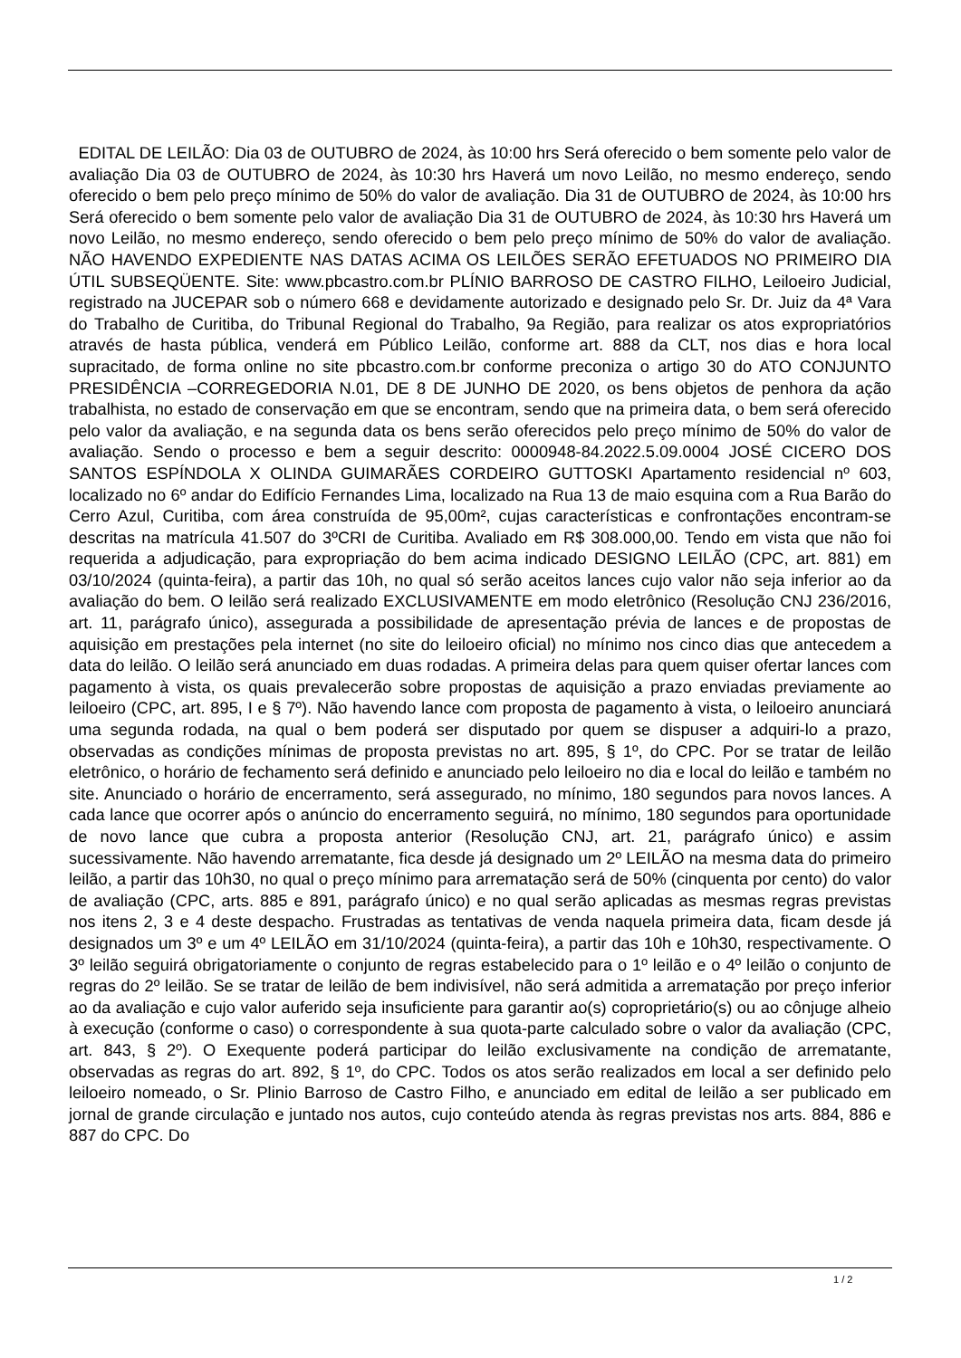EDITAL DE LEILÃO: Dia 03 de OUTUBRO de 2024, às 10:00 hrs Será oferecido o bem somente pelo valor de avaliação Dia 03 de OUTUBRO de 2024, às 10:30 hrs Haverá um novo Leilão, no mesmo endereço, sendo oferecido o bem pelo preço mínimo de 50% do valor de avaliação. Dia 31 de OUTUBRO de 2024, às 10:00 hrs Será oferecido o bem somente pelo valor de avaliação Dia 31 de OUTUBRO de 2024, às 10:30 hrs Haverá um novo Leilão, no mesmo endereço, sendo oferecido o bem pelo preço mínimo de 50% do valor de avaliação. NÃO HAVENDO EXPEDIENTE NAS DATAS ACIMA OS LEILÕES SERÃO EFETUADOS NO PRIMEIRO DIA ÚTIL SUBSEQÜENTE. Site: www.pbcastro.com.br PLÍNIO BARROSO DE CASTRO FILHO, Leiloeiro Judicial, registrado na JUCEPAR sob o número 668 e devidamente autorizado e designado pelo Sr. Dr. Juiz da 4ª Vara do Trabalho de Curitiba, do Tribunal Regional do Trabalho, 9a Região, para realizar os atos expropriatórios através de hasta pública, venderá em Público Leilão, conforme art. 888 da CLT, nos dias e hora local supracitado, de forma online no site pbcastro.com.br conforme preconiza o artigo 30 do ATO CONJUNTO PRESIDÊNCIA –CORREGEDORIA N.01, DE 8 DE JUNHO DE 2020, os bens objetos de penhora da ação trabalhista, no estado de conservação em que se encontram, sendo que na primeira data, o bem será oferecido pelo valor da avaliação, e na segunda data os bens serão oferecidos pelo preço mínimo de 50% do valor de avaliação. Sendo o processo e bem a seguir descrito: 0000948-84.2022.5.09.0004 JOSÉ CICERO DOS SANTOS ESPÍNDOLA X OLINDA GUIMARÃES CORDEIRO GUTTOSKI Apartamento residencial nº 603, localizado no 6º andar do Edifício Fernandes Lima, localizado na Rua 13 de maio esquina com a Rua Barão do Cerro Azul, Curitiba, com área construída de 95,00m², cujas características e confrontações encontram-se descritas na matrícula 41.507 do 3ºCRI de Curitiba. Avaliado em R$ 308.000,00. Tendo em vista que não foi requerida a adjudicação, para expropriação do bem acima indicado DESIGNO LEILÃO (CPC, art. 881) em 03/10/2024 (quinta-feira), a partir das 10h, no qual só serão aceitos lances cujo valor não seja inferior ao da avaliação do bem. O leilão será realizado EXCLUSIVAMENTE em modo eletrônico (Resolução CNJ 236/2016, art. 11, parágrafo único), assegurada a possibilidade de apresentação prévia de lances e de propostas de aquisição em prestações pela internet (no site do leiloeiro oficial) no mínimo nos cinco dias que antecedem a data do leilão. O leilão será anunciado em duas rodadas. A primeira delas para quem quiser ofertar lances com pagamento à vista, os quais prevalecerão sobre propostas de aquisição a prazo enviadas previamente ao leiloeiro (CPC, art. 895, I e § 7º). Não havendo lance com proposta de pagamento à vista, o leiloeiro anunciará uma segunda rodada, na qual o bem poderá ser disputado por quem se dispuser a adquiri-lo a prazo, observadas as condições mínimas de proposta previstas no art. 895, § 1º, do CPC. Por se tratar de leilão eletrônico, o horário de fechamento será definido e anunciado pelo leiloeiro no dia e local do leilão e também no site. Anunciado o horário de encerramento, será assegurado, no mínimo, 180 segundos para novos lances. A cada lance que ocorrer após o anúncio do encerramento seguirá, no mínimo, 180 segundos para oportunidade de novo lance que cubra a proposta anterior (Resolução CNJ, art. 21, parágrafo único) e assim sucessivamente. Não havendo arrematante, fica desde já designado um 2º LEILÃO na mesma data do primeiro leilão, a partir das 10h30, no qual o preço mínimo para arrematação será de 50% (cinquenta por cento) do valor de avaliação (CPC, arts. 885 e 891, parágrafo único) e no qual serão aplicadas as mesmas regras previstas nos itens 2, 3 e 4 deste despacho. Frustradas as tentativas de venda naquela primeira data, ficam desde já designados um 3º e um 4º LEILÃO em 31/10/2024 (quinta-feira), a partir das 10h e 10h30, respectivamente. O 3º leilão seguirá obrigatoriamente o conjunto de regras estabelecido para o 1º leilão e o 4º leilão o conjunto de regras do 2º leilão. Se se tratar de leilão de bem indivisível, não será admitida a arrematação por preço inferior ao da avaliação e cujo valor auferido seja insuficiente para garantir ao(s) coproprietário(s) ou ao cônjuge alheio à execução (conforme o caso) o correspondente à sua quota-parte calculado sobre o valor da avaliação (CPC, art. 843, § 2º). O Exequente poderá participar do leilão exclusivamente na condição de arrematante, observadas as regras do art. 892, § 1º, do CPC. Todos os atos serão realizados em local a ser definido pelo leiloeiro nomeado, o Sr. Plinio Barroso de Castro Filho, e anunciado em edital de leilão a ser publicado em jornal de grande circulação e juntado nos autos, cujo conteúdo atenda às regras previstas nos arts. 884, 886 e 887 do CPC. Do
1 / 2